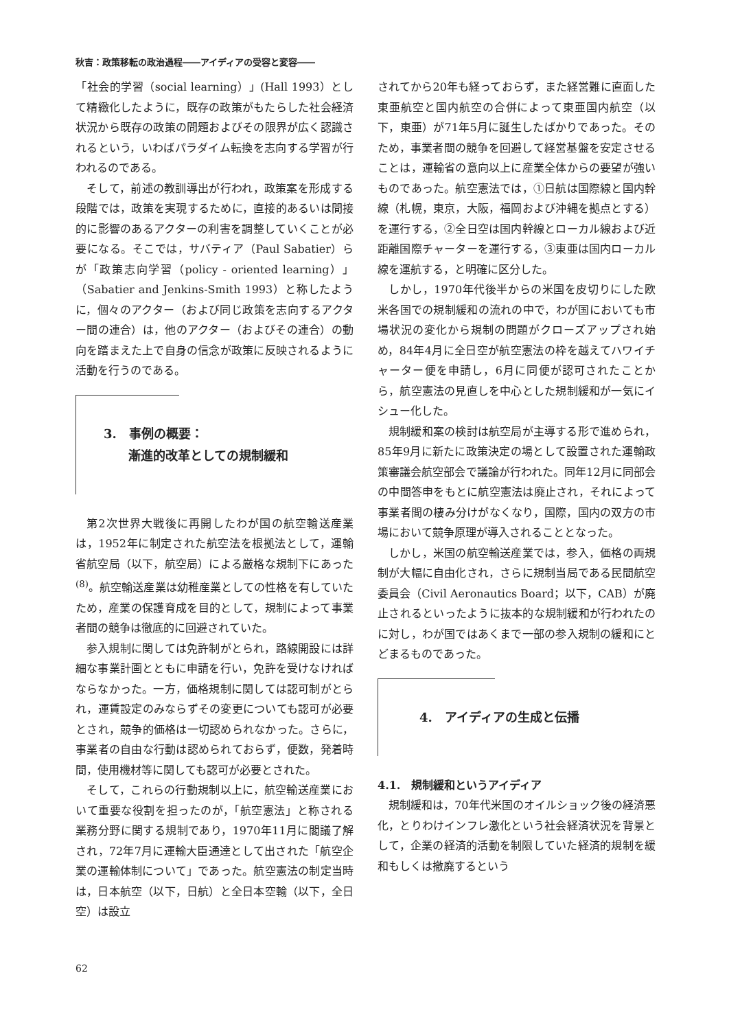秋吉：政策移転の政治過程――アイディアの受容と変容――
「社会的学習（social learning）」(Hall 1993）として精緻化したように，既存の政策がもたらした社会経済状況から既存の政策の問題およびその限界が広く認識されるという，いわばパラダイム転換を志向する学習が行われるのである。
そして，前述の教訓導出が行われ，政策案を形成する段階では，政策を実現するために，直接的あるいは間接的に影響のあるアクターの利害を調整していくことが必要になる。そこでは，サバティア（Paul Sabatier）らが「政策志向学習（policy - oriented learning）」（Sabatier and Jenkins-Smith 1993）と称したように，個々のアクター（および同じ政策を志向するアクター間の連合）は，他のアクター（およびその連合）の動向を踏まえた上で自身の信念が政策に反映されるように活動を行うのである。
3.　事例の概要：
　　漸進的改革としての規制緩和
第2次世界大戦後に再開したわが国の航空輸送産業は，1952年に制定された航空法を根拠法として，運輸省航空局（以下，航空局）による厳格な規制下にあった<sup>(8)</sup>。航空輸送産業は幼稚産業としての性格を有していたため，産業の保護育成を目的として，規制によって事業者間の競争は徹底的に回避されていた。
参入規制に関しては免許制がとられ，路線開設には詳細な事業計画とともに申請を行い，免許を受けなければならなかった。一方，価格規制に関しては認可制がとられ，運賃設定のみならずその変更についても認可が必要とされ，競争的価格は一切認められなかった。さらに，事業者の自由な行動は認められておらず，便数，発着時間，使用機材等に関しても認可が必要とされた。
そして，これらの行動規制以上に，航空輸送産業において重要な役割を担ったのが，「航空憲法」と称される業務分野に関する規制であり，1970年11月に閣議了解され，72年7月に運輸大臣通達として出された「航空企業の運輸体制について」であった。航空憲法の制定当時は，日本航空（以下，日航）と全日本空輸（以下，全日空）は設立
されてから20年も経っておらず，また経営難に直面した東亜航空と国内航空の合併によって東亜国内航空（以下，東亜）が71年5月に誕生したばかりであった。そのため，事業者間の競争を回避して経営基盤を安定させることは，運輸省の意向以上に産業全体からの要望が強いものであった。航空憲法では，①日航は国際線と国内幹線（札幌，東京，大阪，福岡および沖縄を拠点とする）を運行する，②全日空は国内幹線とローカル線および近距離国際チャーターを運行する，③東亜は国内ローカル線を運航する，と明確に区分した。
しかし，1970年代後半からの米国を皮切りにした欧米各国での規制緩和の流れの中で，わが国においても市場状況の変化から規制の問題がクローズアップされ始め，84年4月に全日空が航空憲法の枠を越えてハワイチャーター便を申請し，6月に同便が認可されたことから，航空憲法の見直しを中心とした規制緩和が一気にイシュー化した。
規制緩和案の検討は航空局が主導する形で進められ，85年9月に新たに政策決定の場として設置された運輸政策審議会航空部会で議論が行われた。同年12月に同部会の中間答申をもとに航空憲法は廃止され，それによって事業者間の棲み分けがなくなり，国際，国内の双方の市場において競争原理が導入されることとなった。
しかし，米国の航空輸送産業では，参入，価格の両規制が大幅に自由化され，さらに規制当局である民間航空委員会（Civil Aeronautics Board；以下，CAB）が廃止されるといったように抜本的な規制緩和が行われたのに対し，わが国ではあくまで一部の参入規制の緩和にとどまるものであった。
4.　アイディアの生成と伝播
4.1.　規制緩和というアイディア
規制緩和は，70年代米国のオイルショック後の経済悪化，とりわけインフレ激化という社会経済状況を背景として，企業の経済的活動を制限していた経済的規制を緩和もしくは撤廃するという
62